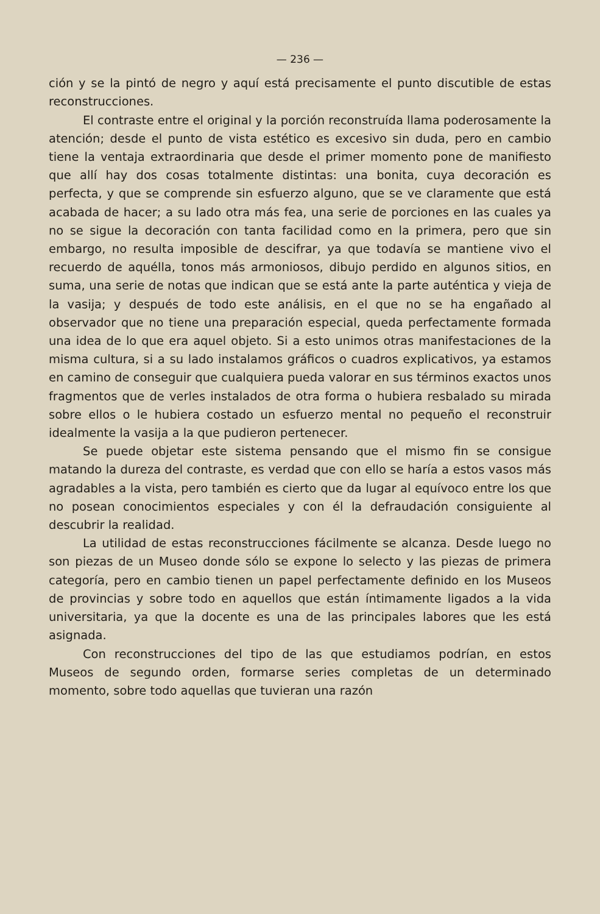— 236 —
ción y se la pintó de negro y aquí está precisamente el punto discutible de estas reconstrucciones.
El contraste entre el original y la porción reconstruída llama poderosamente la atención; desde el punto de vista estético es excesivo sin duda, pero en cambio tiene la ventaja extraordinaria que desde el primer momento pone de manifiesto que allí hay dos cosas totalmente distintas: una bonita, cuya decoración es perfecta, y que se comprende sin esfuerzo alguno, que se ve claramente que está acabada de hacer; a su lado otra más fea, una serie de porciones en las cuales ya no se sigue la decoración con tanta facilidad como en la primera, pero que sin embargo, no resulta imposible de descifrar, ya que todavía se mantiene vivo el recuerdo de aquélla, tonos más armoniosos, dibujo perdido en algunos sitios, en suma, una serie de notas que indican que se está ante la parte auténtica y vieja de la vasija; y después de todo este análisis, en el que no se ha engañado al observador que no tiene una preparación especial, queda perfectamente formada una idea de lo que era aquel objeto. Si a esto unimos otras manifestaciones de la misma cultura, si a su lado instalamos gráficos o cuadros explicativos, ya estamos en camino de conseguir que cualquiera pueda valorar en sus términos exactos unos fragmentos que de verles instalados de otra forma o hubiera resbalado su mirada sobre ellos o le hubiera costado un esfuerzo mental no pequeño el reconstruir idealmente la vasija a la que pudieron pertenecer.
Se puede objetar este sistema pensando que el mismo fin se consigue matando la dureza del contraste, es verdad que con ello se haría a estos vasos más agradables a la vista, pero también es cierto que da lugar al equívoco entre los que no posean conocimientos especiales y con él la defraudación consiguiente al descubrir la realidad.
La utilidad de estas reconstrucciones fácilmente se alcanza. Desde luego no son piezas de un Museo donde sólo se expone lo selecto y las piezas de primera categoría, pero en cambio tienen un papel perfectamente definido en los Museos de provincias y sobre todo en aquellos que están íntimamente ligados a la vida universitaria, ya que la docente es una de las principales labores que les está asignada.
Con reconstrucciones del tipo de las que estudiamos podrían, en estos Museos de segundo orden, formarse series completas de un determinado momento, sobre todo aquellas que tuvieran una razón